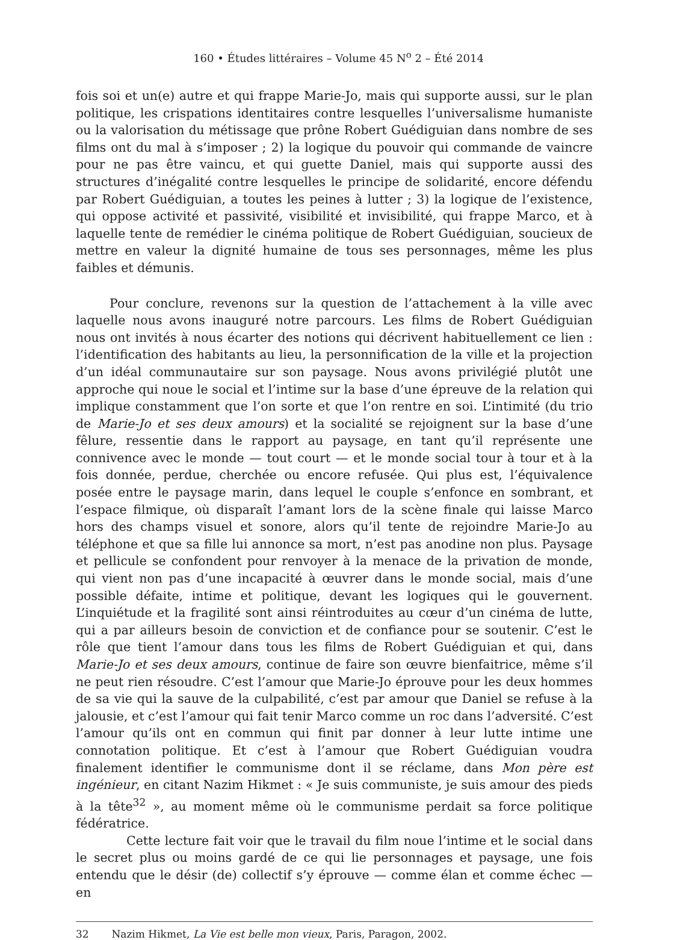160 • Études littéraires – Volume 45 N<sup>o</sup> 2 – Été 2014
fois soi et un(e) autre et qui frappe Marie-Jo, mais qui supporte aussi, sur le plan politique, les crispations identitaires contre lesquelles l’universalisme humaniste ou la valorisation du métissage que prône Robert Guédiguian dans nombre de ses films ont du mal à s’imposer ; 2) la logique du pouvoir qui commande de vaincre pour ne pas être vaincu, et qui guette Daniel, mais qui supporte aussi des structures d’inégalité contre lesquelles le principe de solidarité, encore défendu par Robert Guédiguian, a toutes les peines à lutter ; 3) la logique de l’existence, qui oppose activité et passivité, visibilité et invisibilité, qui frappe Marco, et à laquelle tente de remédier le cinéma politique de Robert Guédiguian, soucieux de mettre en valeur la dignité humaine de tous ses personnages, même les plus faibles et démunis.
Pour conclure, revenons sur la question de l’attachement à la ville avec laquelle nous avons inauguré notre parcours. Les films de Robert Guédiguian nous ont invités à nous écarter des notions qui décrivent habituellement ce lien : l’identification des habitants au lieu, la personnification de la ville et la projection d’un idéal communautaire sur son paysage. Nous avons privilégié plutôt une approche qui noue le social et l’intime sur la base d’une épreuve de la relation qui implique constamment que l’on sorte et que l’on rentre en soi. L’intimité (du trio de Marie-Jo et ses deux amours) et la socialité se rejoignent sur la base d’une fêlure, ressentie dans le rapport au paysage, en tant qu’il représente une connivence avec le monde — tout court — et le monde social tour à tour et à la fois donnée, perdue, cherchée ou encore refusée. Qui plus est, l’équivalence posée entre le paysage marin, dans lequel le couple s’enfonce en sombrant, et l’espace filmique, où disparaît l’amant lors de la scène finale qui laisse Marco hors des champs visuel et sonore, alors qu’il tente de rejoindre Marie-Jo au téléphone et que sa fille lui annonce sa mort, n’est pas anodine non plus. Paysage et pellicule se confondent pour renvoyer à la menace de la privation de monde, qui vient non pas d’une incapacité à œuvrer dans le monde social, mais d’une possible défaite, intime et politique, devant les logiques qui le gouvernent. L’inquiétude et la fragilité sont ainsi réintroduites au cœur d’un cinéma de lutte, qui a par ailleurs besoin de conviction et de confiance pour se soutenir. C’est le rôle que tient l’amour dans tous les films de Robert Guédiguian et qui, dans Marie-Jo et ses deux amours, continue de faire son œuvre bienfaitrice, même s’il ne peut rien résoudre. C’est l’amour que Marie-Jo éprouve pour les deux hommes de sa vie qui la sauve de la culpabilité, c’est par amour que Daniel se refuse à la jalousie, et c’est l’amour qui fait tenir Marco comme un roc dans l’adversité. C’est l’amour qu’ils ont en commun qui finit par donner à leur lutte intime une connotation politique. Et c’est à l’amour que Robert Guédiguian voudra finalement identifier le communisme dont il se réclame, dans Mon père est ingénieur, en citant Nazim Hikmet : « Je suis communiste, je suis amour des pieds à la tête<sup>32</sup> », au moment même où le communisme perdait sa force politique fédératrice.
Cette lecture fait voir que le travail du film noue l’intime et le social dans le secret plus ou moins gardé de ce qui lie personnages et paysage, une fois entendu que le désir (de) collectif s’y éprouve — comme élan et comme échec — en
32 Nazim Hikmet, La Vie est belle mon vieux, Paris, Paragon, 2002.